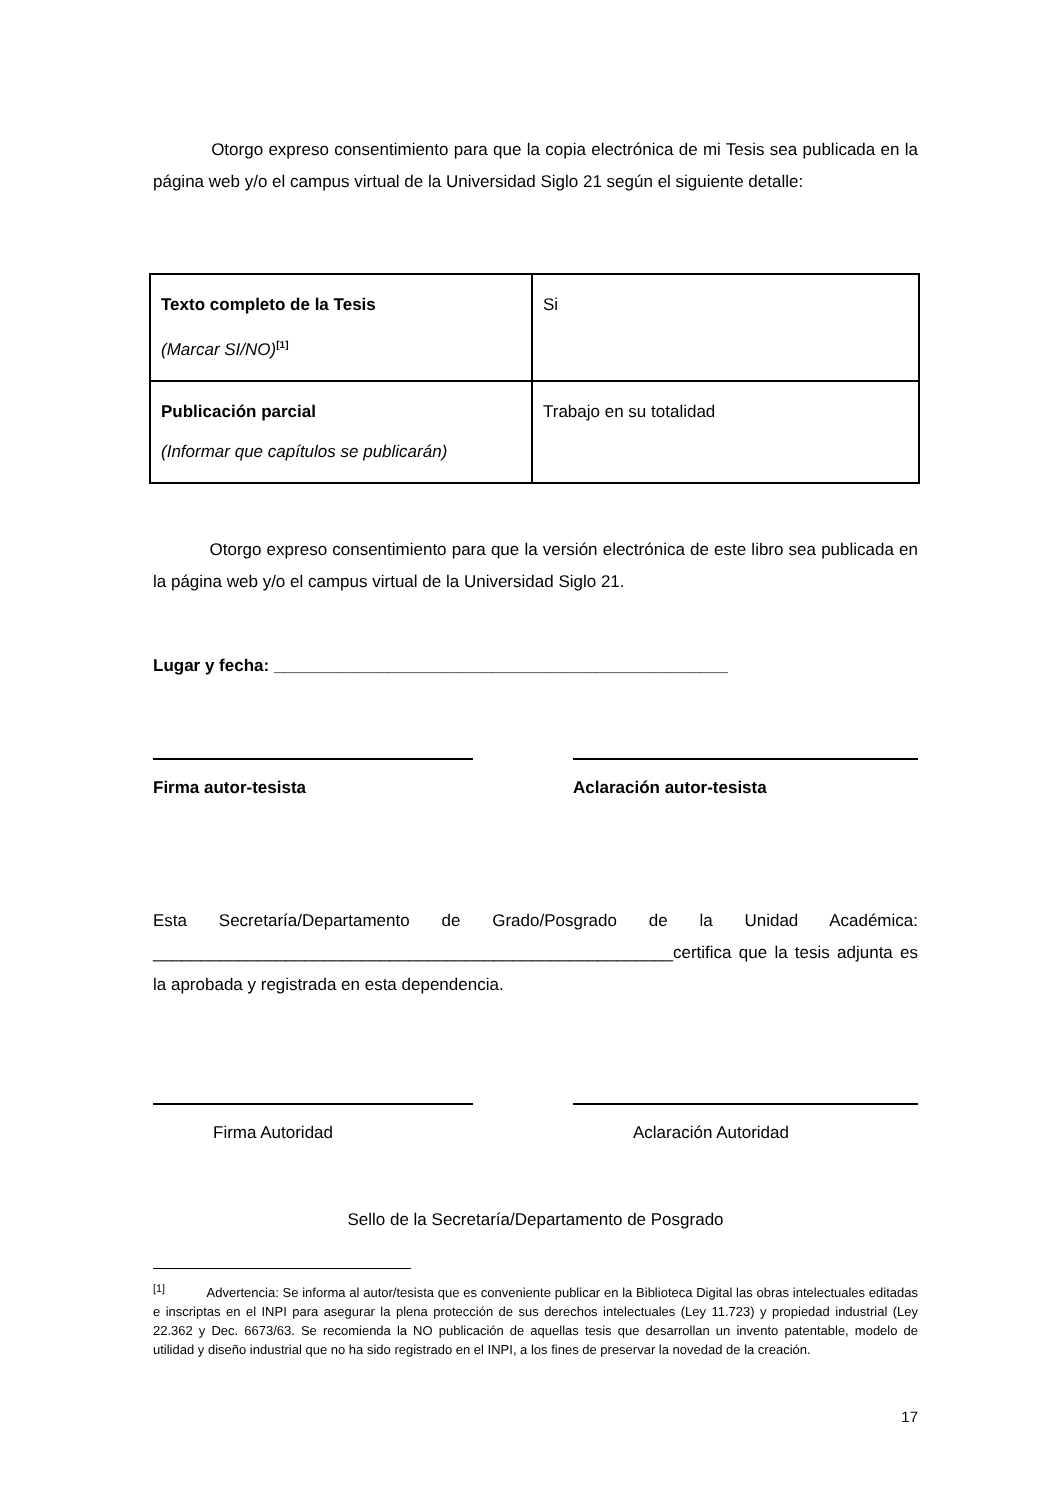Otorgo expreso consentimiento para que la copia electrónica de mi Tesis sea publicada en la página web y/o el campus virtual de la Universidad Siglo 21 según el siguiente detalle:
| Texto completo de la Tesis (Marcar SI/NO)<sup>[1]</sup> | Si |
| Publicación parcial (Informar que capítulos se publicarán) | Trabajo en su totalidad |
Otorgo expreso consentimiento para que la versión electrónica de este libro sea publicada en la página web y/o el campus virtual de la Universidad Siglo 21.
Lugar y fecha: ________________________________________________
Firma autor-tesista Aclaración autor-tesista
Esta Secretaría/Departamento de Grado/Posgrado de la Unidad Académica: _______________________________________________________certifica que la tesis adjunta es la aprobada y registrada en esta dependencia.
Firma Autoridad Aclaración Autoridad
Sello de la Secretaría/Departamento de Posgrado
<sup>[1]</sup> Advertencia: Se informa al autor/tesista que es conveniente publicar en la Biblioteca Digital las obras intelectuales editadas e inscriptas en el INPI para asegurar la plena protección de sus derechos intelectuales (Ley 11.723) y propiedad industrial (Ley 22.362 y Dec. 6673/63. Se recomienda la NO publicación de aquellas tesis que desarrollan un invento patentable, modelo de utilidad y diseño industrial que no ha sido registrado en el INPI, a los fines de preservar la novedad de la creación.
17